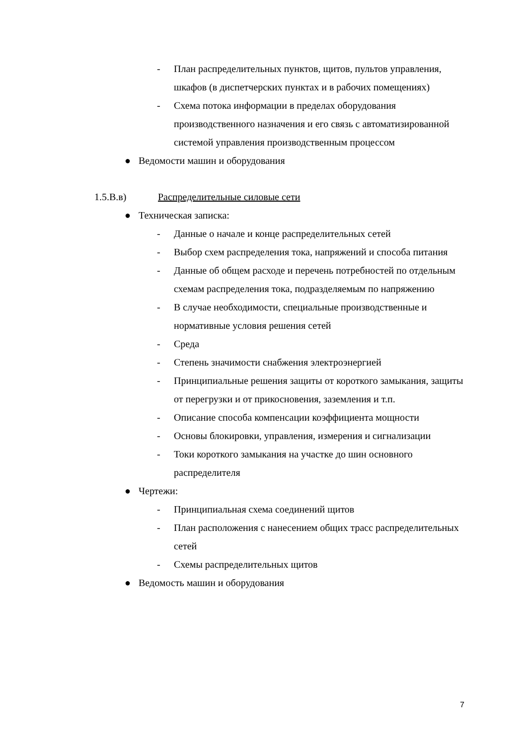- План распределительных пунктов, щитов, пультов управления, шкафов (в диспетчерских пунктах и в рабочих помещениях)
- Схема потока информации в пределах оборудования производственного назначения и его связь с автоматизированной системой управления производственным процессом
● Ведомости машин и оборудования
1.5.В.в) Распределительные силовые сети
● Техническая записка:
- Данные о начале и конце распределительных сетей
- Выбор схем распределения тока, напряжений и способа питания
- Данные об общем расходе и перечень потребностей по отдельным схемам распределения тока, подразделяемым по напряжению
- В случае необходимости, специальные производственные и нормативные условия решения сетей
- Среда
- Степень значимости снабжения электроэнергией
- Принципиальные решения защиты от короткого замыкания, защиты от перегрузки и от прикосновения, заземления и т.п.
- Описание способа компенсации коэффициента мощности
- Основы блокировки, управления, измерения и сигнализации
- Токи короткого замыкания на участке до шин основного распределителя
● Чертежи:
- Принципиальная схема соединений щитов
- План расположения с нанесением общих трасс распределительных сетей
- Схемы распределительных щитов
● Ведомость машин и оборудования
7